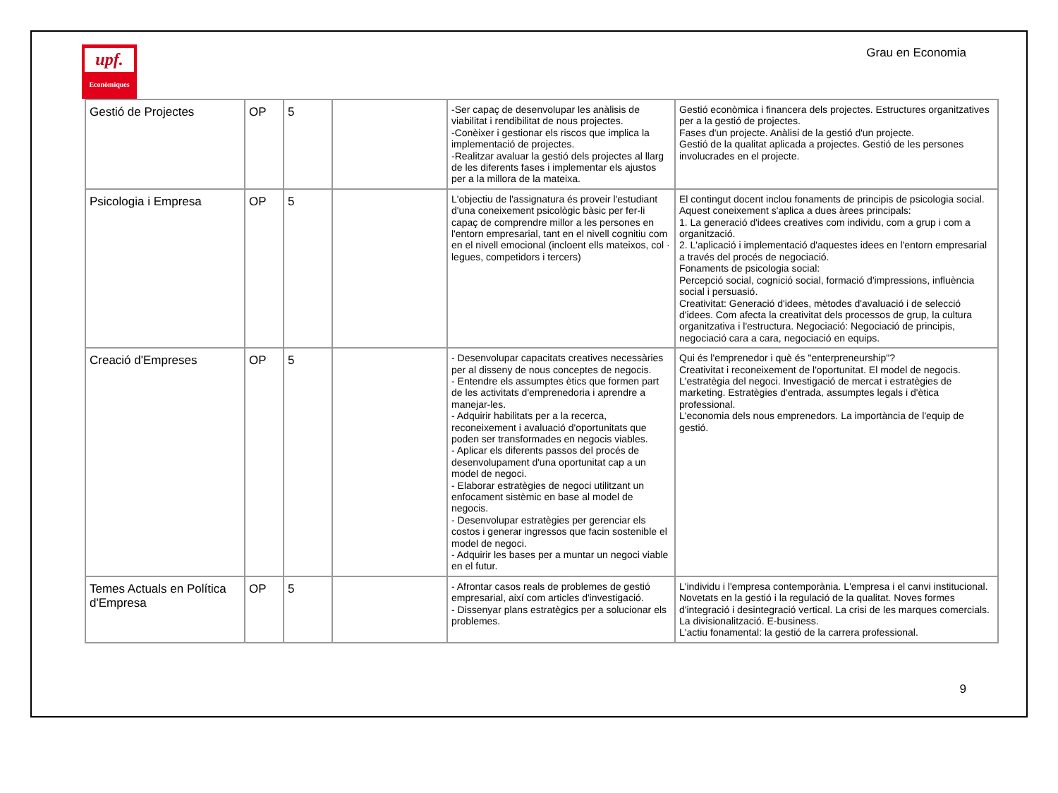upf.
Econòmiques
Grau en Economia
| Gestió de Projectes | OP | 5 | | -Ser capaç de desenvolupar les anàlisis de viabilitat i rendibilitat de nous projectes. -Conèixer i gestionar els riscos que implica la implementació de projectes. -Realitzar avaluar la gestió dels projectes al llarg de les diferents fases i implementar els ajustos per a la millora de la mateixa. | Gestió econòmica i financera dels projectes. Estructures organitzatives per a la gestió de projectes. Fases d'un projecte. Anàlisi de la gestió d'un projecte. Gestió de la qualitat aplicada a projectes. Gestió de les persones involucrades en el projecte. |
| Psicologia i Empresa | OP | 5 | | L'objectiu de l'assignatura és proveir l'estudiant d'una coneixement psicològic bàsic per fer-li capaç de comprendre millor a les persones en l'entorn empresarial, tant en el nivell cognitiu com en el nivell emocional (incloent ells mateixos, col · legues, competidors i tercers) | El contingut docent inclou fonaments de principis de psicologia social. Aquest coneixement s'aplica a dues àrees principals: 1. La generació d'idees creatives com individu, com a grup i com a organització. 2. L'aplicació i implementació d'aquestes idees en l'entorn empresarial a través del procés de negociació. Fonaments de psicologia social: Percepció social, cognició social, formació d'impressions, influència social i persuasió. Creativitat: Generació d'idees, mètodes d'avaluació i de selecció d'idees. Com afecta la creativitat dels processos de grup, la cultura organitzativa i l'estructura. Negociació: Negociació de principis, negociació cara a cara, negociació en equips. |
| Creació d'Empreses | OP | 5 | | - Desenvolupar capacitats creatives necessàries per al disseny de nous conceptes de negocis. - Entendre els assumptes ètics que formen part de les activitats d'emprenedoria i aprendre a manejar-les. - Adquirir habilitats per a la recerca, reconeixement i avaluació d'oportunitats que poden ser transformades en negocis viables. - Aplicar els diferents passos del procés de desenvolupament d'una oportunitat cap a un model de negoci. - Elaborar estratègies de negoci utilitzant un enfocament sistèmic en base al model de negocis. - Desenvolupar estratègies per gerenciar els costos i generar ingressos que facin sostenible el model de negoci. - Adquirir les bases per a muntar un negoci viable en el futur. | Qui és l'emprenedor i què és "enterpreneurship"? Creativitat i reconeixement de l'oportunitat. El model de negocis. L'estratègia del negoci. Investigació de mercat i estratègies de marketing. Estratègies d'entrada, assumptes legals i d'ètica professional. L'economia dels nous emprenedors. La importància de l'equip de gestió. |
| Temes Actuals en Política d'Empresa | OP | 5 | | - Afrontar casos reals de problemes de gestió empresarial, així com articles d'investigació. - Dissenyar plans estratègics per a solucionar els problemes. | L'individu i l'empresa contemporània. L'empresa i el canvi institucional. Novetats en la gestió i la regulació de la qualitat. Noves formes d'integració i desintegració vertical. La crisi de les marques comercials. La divisionalització. E-business. L'actiu fonamental: la gestió de la carrera professional. |
9